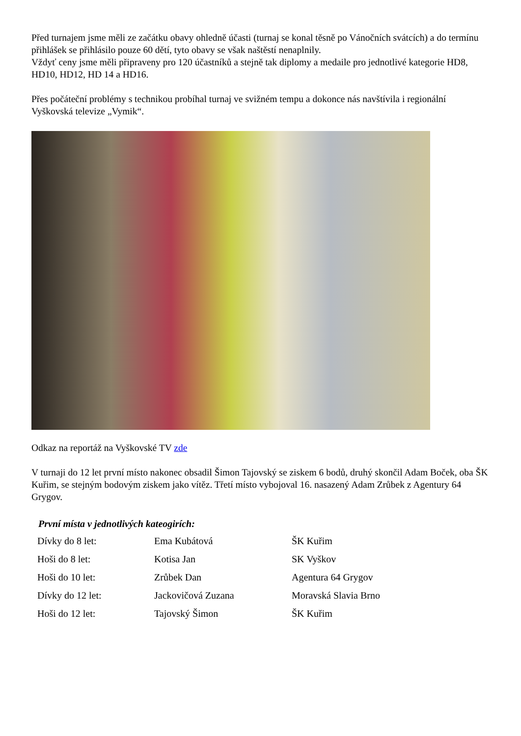Před turnajem jsme měli ze začátku obavy ohledně účasti (turnaj se konal těsně po Vánočních svátcích) a do termínu přihlášek se přihlásilo pouze 60 dětí, tyto obavy se však naštěstí nenaplnily.
Vždyť ceny jsme měli připraveny pro 120 účastníků a stejně tak diplomy a medaile pro jednotlivé kategorie HD8, HD10, HD12, HD 14 a HD16.
Přes počáteční problémy s technikou probíhal turnaj ve svižném tempu a dokonce nás navštívila i regionální Vyškovská televize „Vymik“.
Odkaz na reportáž na Vyškovské TV zde
V turnaji do 12 let první místo nakonec obsadil Šimon Tajovský se ziskem 6 bodů, druhý skončil Adam Boček, oba ŠK Kuřim, se stejným bodovým ziskem jako vítěz. Třetí místo vybojoval 16. nasazený Adam Zrůbek z Agentury 64 Grygov.
První místa v jednotlivých kateogirích:
| Dívky do 8 let: | Ema Kubátová | ŠK Kuřim |
| Hoši do 8 let: | Kotisa Jan | SK Vyškov |
| Hoši do 10 let: | Zrůbek Dan | Agentura 64 Grygov |
| Dívky do 12 let: | Jackovičová Zuzana | Moravská Slavia Brno |
| Hoši do 12 let: | Tajovský Šimon | ŠK Kuřim |